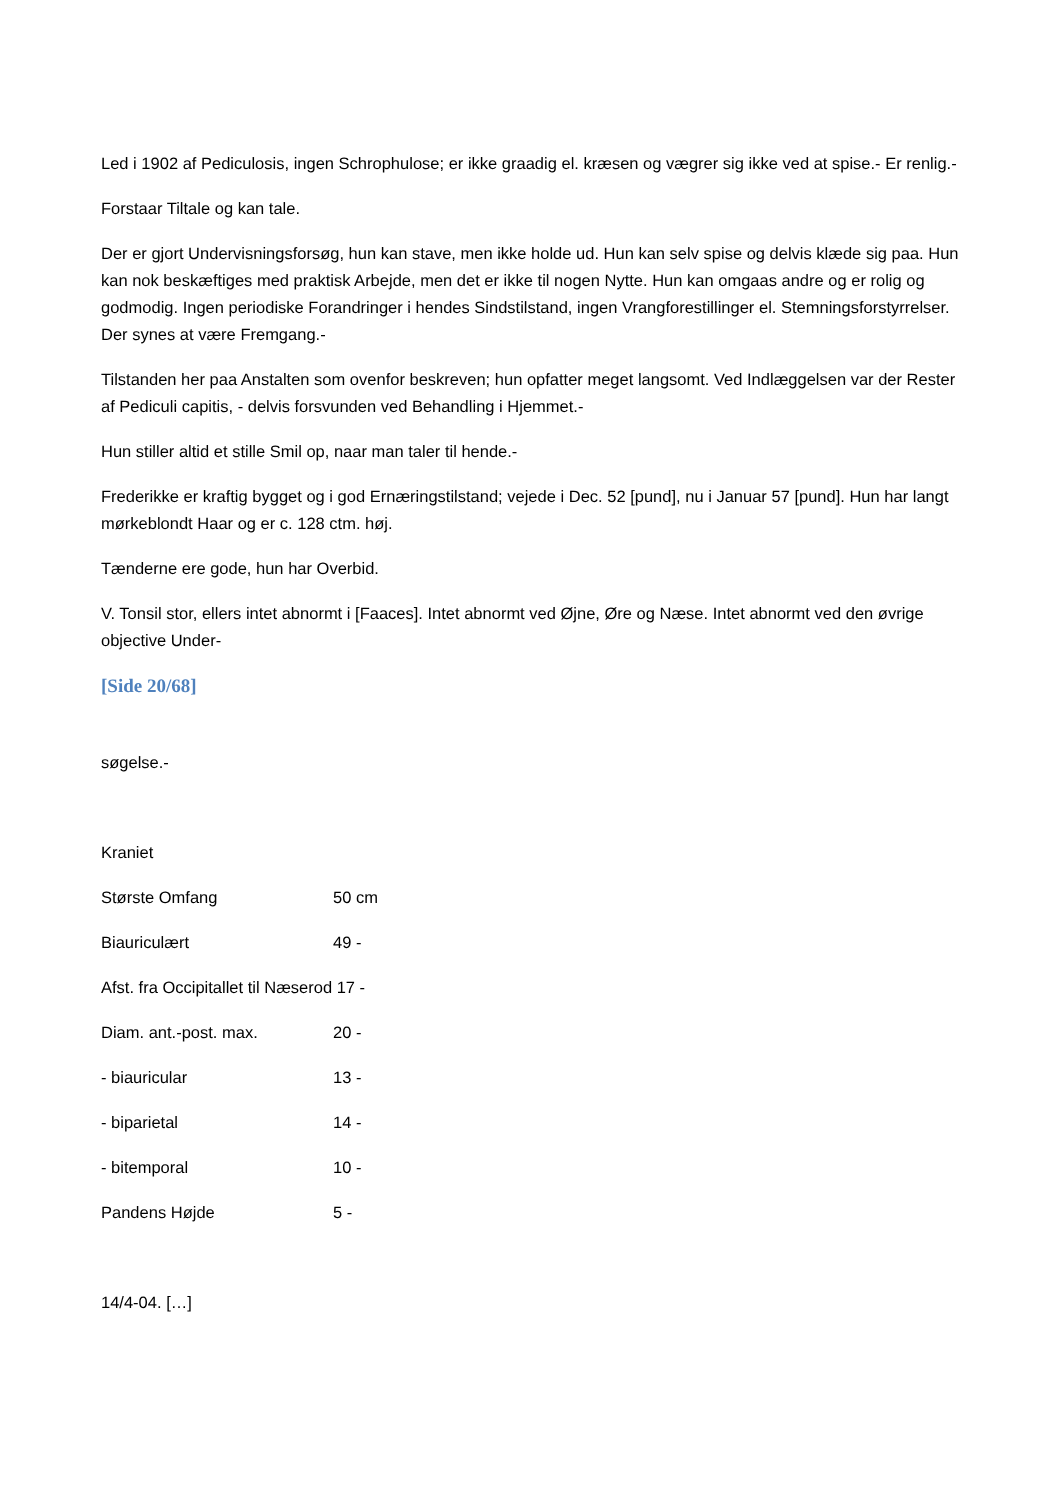Led i 1902 af Pediculosis, ingen Schrophulose; er ikke graadig el. kræsen og vægrer sig ikke ved at spise.- Er renlig.-
Forstaar Tiltale og kan tale.
Der er gjort Undervisningsforsøg, hun kan stave, men ikke holde ud. Hun kan selv spise og delvis klæde sig paa. Hun kan nok beskæftiges med praktisk Arbejde, men det er ikke til nogen Nytte. Hun kan omgaas andre og er rolig og godmodig. Ingen periodiske Forandringer i hendes Sindstilstand, ingen Vrangforestillinger el. Stemningsforstyrrelser. Der synes at være Fremgang.-
Tilstanden her paa Anstalten som ovenfor beskreven; hun opfatter meget langsomt. Ved Indlæggelsen var der Rester af Pediculi capitis, - delvis forsvunden ved Behandling i Hjemmet.-
Hun stiller altid et stille Smil op, naar man taler til hende.-
Frederikke er kraftig bygget og i god Ernæringstilstand; vejede i Dec. 52 [pund], nu i Januar 57 [pund]. Hun har langt mørkeblondt Haar og er c. 128 ctm. høj.
Tænderne ere gode, hun har Overbid.
V. Tonsil stor, ellers intet abnormt i [Faaces]. Intet abnormt ved Øjne, Øre og Næse. Intet abnormt ved den øvrige objective Under-
[Side 20/68]
søgelse.-
Kraniet
| Største Omfang | 50 cm |
| Biauriculært | 49 - |
| Afst. fra Occipitallet til Næserod 17 - | |
| Diam. ant.-post. max. | 20 - |
| - biauricular | 13 - |
| - biparietal | 14 - |
| - bitemporal | 10 - |
| Pandens Højde | 5 - |
14/4-04. […]